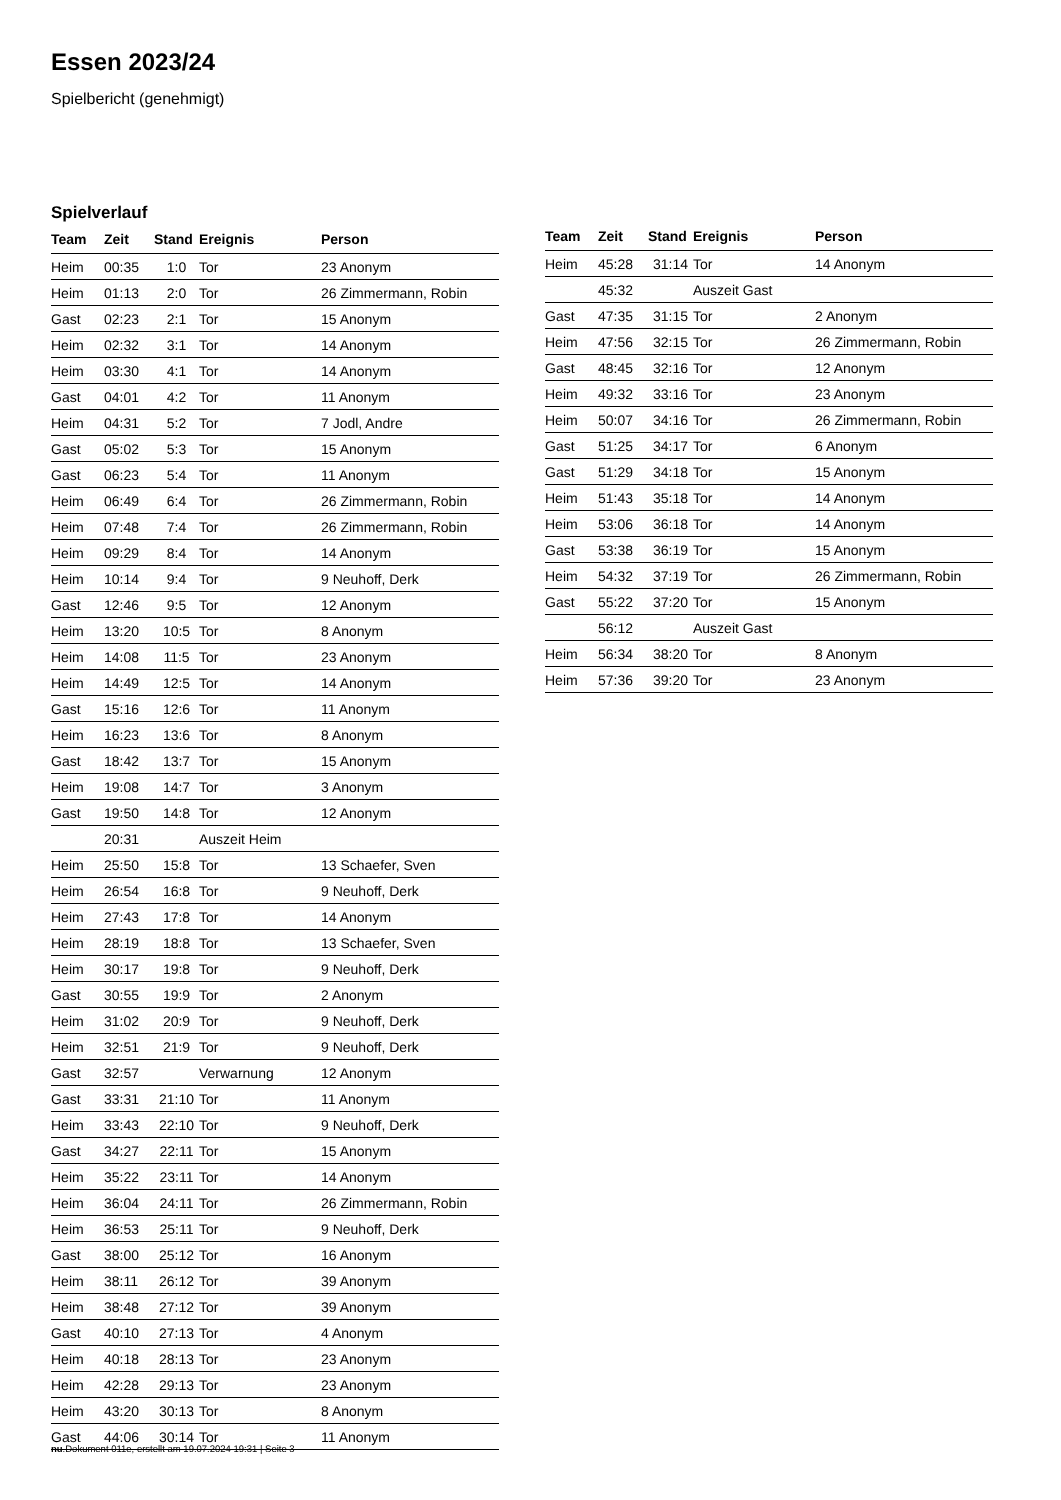Essen 2023/24
Spielbericht (genehmigt)
Spielverlauf
| Team | Zeit | Stand | Ereignis | Person |
| --- | --- | --- | --- | --- |
| Heim | 00:35 | 1:0 | Tor | 23 Anonym |
| Heim | 01:13 | 2:0 | Tor | 26 Zimmermann, Robin |
| Gast | 02:23 | 2:1 | Tor | 15 Anonym |
| Heim | 02:32 | 3:1 | Tor | 14 Anonym |
| Heim | 03:30 | 4:1 | Tor | 14 Anonym |
| Gast | 04:01 | 4:2 | Tor | 11 Anonym |
| Heim | 04:31 | 5:2 | Tor | 7 Jodl, Andre |
| Gast | 05:02 | 5:3 | Tor | 15 Anonym |
| Gast | 06:23 | 5:4 | Tor | 11 Anonym |
| Heim | 06:49 | 6:4 | Tor | 26 Zimmermann, Robin |
| Heim | 07:48 | 7:4 | Tor | 26 Zimmermann, Robin |
| Heim | 09:29 | 8:4 | Tor | 14 Anonym |
| Heim | 10:14 | 9:4 | Tor | 9 Neuhoff, Derk |
| Gast | 12:46 | 9:5 | Tor | 12 Anonym |
| Heim | 13:20 | 10:5 | Tor | 8 Anonym |
| Heim | 14:08 | 11:5 | Tor | 23 Anonym |
| Heim | 14:49 | 12:5 | Tor | 14 Anonym |
| Gast | 15:16 | 12:6 | Tor | 11 Anonym |
| Heim | 16:23 | 13:6 | Tor | 8 Anonym |
| Gast | 18:42 | 13:7 | Tor | 15 Anonym |
| Heim | 19:08 | 14:7 | Tor | 3 Anonym |
| Gast | 19:50 | 14:8 | Tor | 12 Anonym |
| | 20:31 | | Auszeit Heim | |
| Heim | 25:50 | 15:8 | Tor | 13 Schaefer, Sven |
| Heim | 26:54 | 16:8 | Tor | 9 Neuhoff, Derk |
| Heim | 27:43 | 17:8 | Tor | 14 Anonym |
| Heim | 28:19 | 18:8 | Tor | 13 Schaefer, Sven |
| Heim | 30:17 | 19:8 | Tor | 9 Neuhoff, Derk |
| Gast | 30:55 | 19:9 | Tor | 2 Anonym |
| Heim | 31:02 | 20:9 | Tor | 9 Neuhoff, Derk |
| Heim | 32:51 | 21:9 | Tor | 9 Neuhoff, Derk |
| Gast | 32:57 | | Verwarnung | 12 Anonym |
| Gast | 33:31 | 21:10 | Tor | 11 Anonym |
| Heim | 33:43 | 22:10 | Tor | 9 Neuhoff, Derk |
| Gast | 34:27 | 22:11 | Tor | 15 Anonym |
| Heim | 35:22 | 23:11 | Tor | 14 Anonym |
| Heim | 36:04 | 24:11 | Tor | 26 Zimmermann, Robin |
| Heim | 36:53 | 25:11 | Tor | 9 Neuhoff, Derk |
| Gast | 38:00 | 25:12 | Tor | 16 Anonym |
| Heim | 38:11 | 26:12 | Tor | 39 Anonym |
| Heim | 38:48 | 27:12 | Tor | 39 Anonym |
| Gast | 40:10 | 27:13 | Tor | 4 Anonym |
| Heim | 40:18 | 28:13 | Tor | 23 Anonym |
| Heim | 42:28 | 29:13 | Tor | 23 Anonym |
| Heim | 43:20 | 30:13 | Tor | 8 Anonym |
| Gast | 44:06 | 30:14 | Tor | 11 Anonym |
| Team | Zeit | Stand | Ereignis | Person |
| --- | --- | --- | --- | --- |
| Heim | 45:28 | 31:14 | Tor | 14 Anonym |
| | 45:32 | | Auszeit Gast | |
| Gast | 47:35 | 31:15 | Tor | 2 Anonym |
| Heim | 47:56 | 32:15 | Tor | 26 Zimmermann, Robin |
| Gast | 48:45 | 32:16 | Tor | 12 Anonym |
| Heim | 49:32 | 33:16 | Tor | 23 Anonym |
| Heim | 50:07 | 34:16 | Tor | 26 Zimmermann, Robin |
| Gast | 51:25 | 34:17 | Tor | 6 Anonym |
| Gast | 51:29 | 34:18 | Tor | 15 Anonym |
| Heim | 51:43 | 35:18 | Tor | 14 Anonym |
| Heim | 53:06 | 36:18 | Tor | 14 Anonym |
| Gast | 53:38 | 36:19 | Tor | 15 Anonym |
| Heim | 54:32 | 37:19 | Tor | 26 Zimmermann, Robin |
| Gast | 55:22 | 37:20 | Tor | 15 Anonym |
| | 56:12 | | Auszeit Gast | |
| Heim | 56:34 | 38:20 | Tor | 8 Anonym |
| Heim | 57:36 | 39:20 | Tor | 23 Anonym |
nu.Dokument 011e, erstellt am 19.07.2024 19:31 | Seite 3